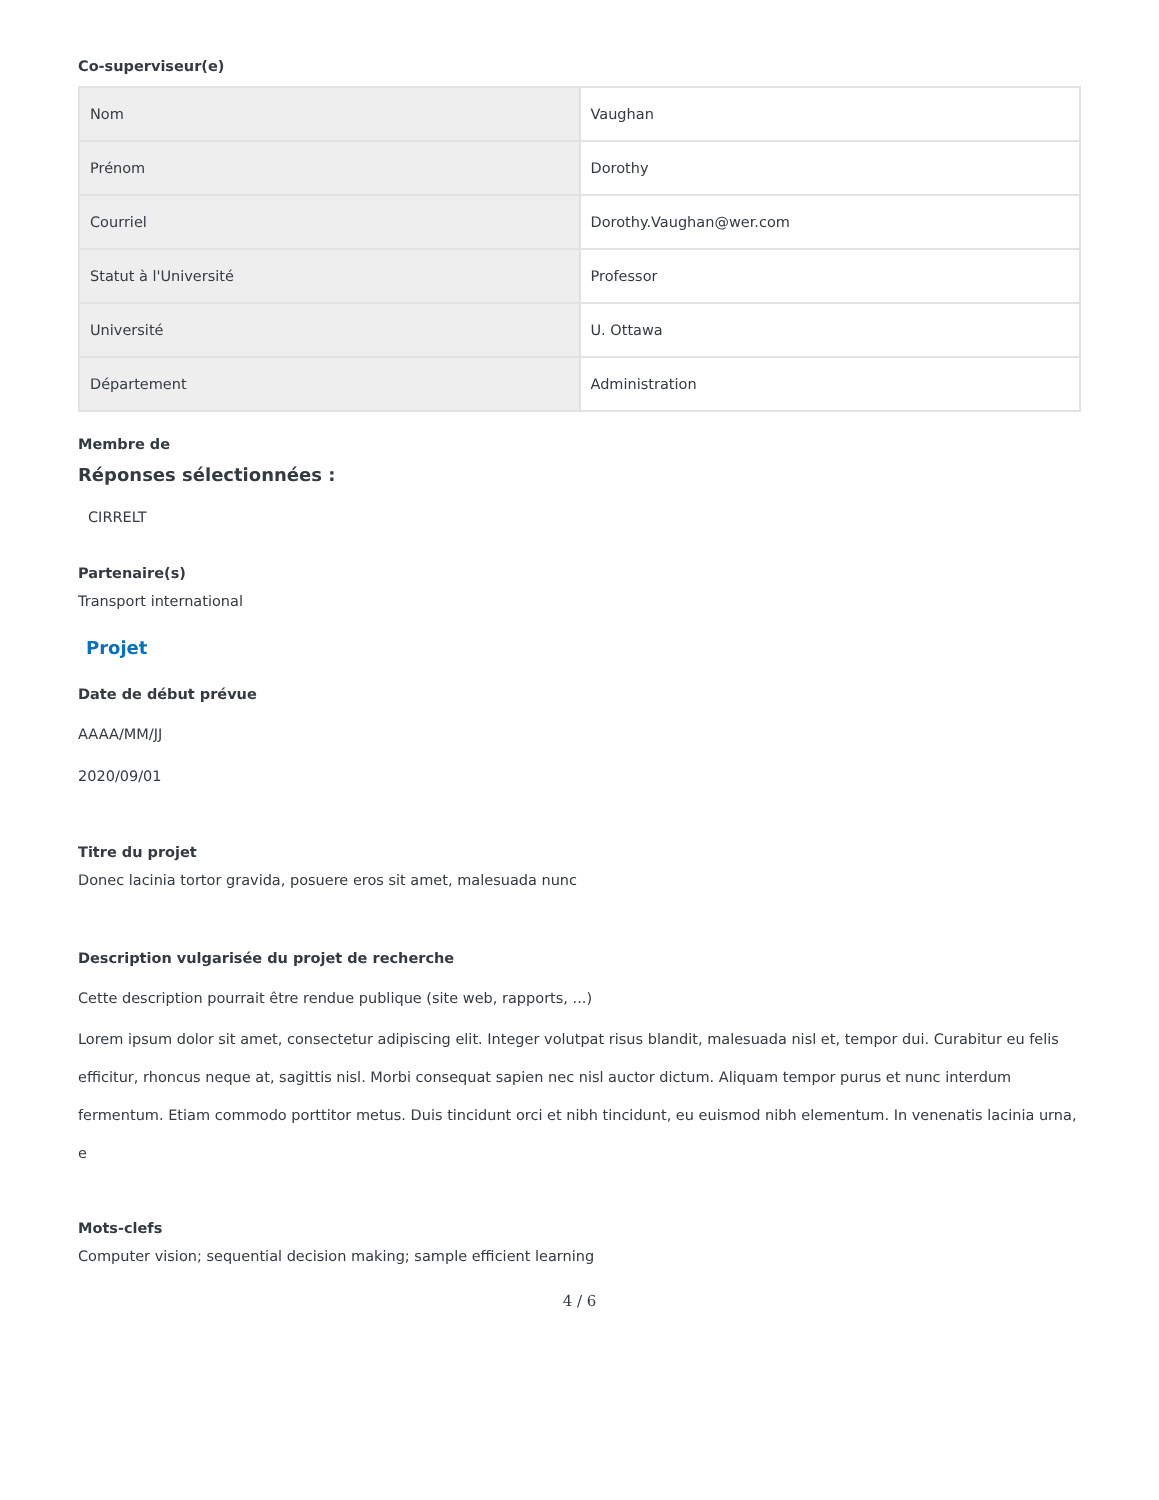Co-superviseur(e)
| Nom | Vaughan |
| Prénom | Dorothy |
| Courriel | Dorothy.Vaughan@wer.com |
| Statut à l'Université | Professor |
| Université | U. Ottawa |
| Département | Administration |
Membre de
Réponses sélectionnées :
CIRRELT
Partenaire(s)
Transport international
Projet
Date de début prévue
AAAA/MM/JJ
2020/09/01
Titre du projet
Donec lacinia tortor gravida, posuere eros sit amet, malesuada nunc
Description vulgarisée du projet de recherche
Cette description pourrait être rendue publique (site web, rapports, ...)
Lorem ipsum dolor sit amet, consectetur adipiscing elit. Integer volutpat risus blandit, malesuada nisl et, tempor dui. Curabitur eu felis efficitur, rhoncus neque at, sagittis nisl. Morbi consequat sapien nec nisl auctor dictum. Aliquam tempor purus et nunc interdum fermentum. Etiam commodo porttitor metus. Duis tincidunt orci et nibh tincidunt, eu euismod nibh elementum. In venenatis lacinia urna, e
Mots-clefs
Computer vision; sequential decision making; sample efficient learning
4 / 6